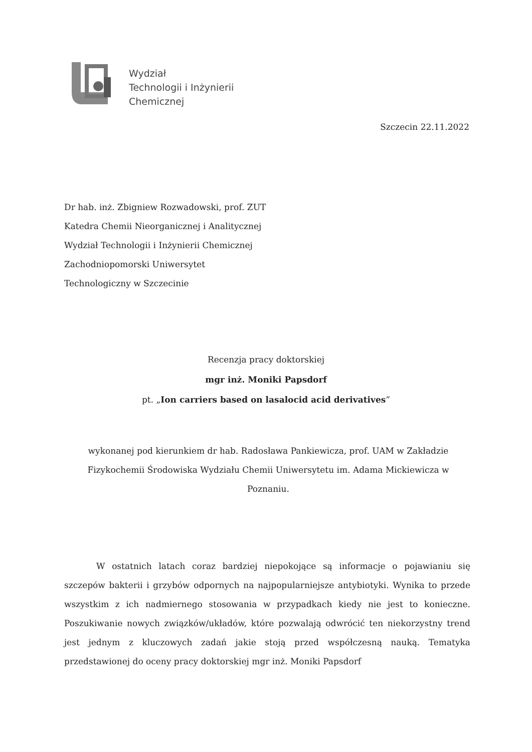Wydział
Technologii i Inżynierii
Chemicznej
Szczecin 22.11.2022
Dr hab. inż. Zbigniew Rozwadowski, prof. ZUT
Katedra Chemii Nieorganicznej i Analitycznej
Wydział Technologii i Inżynierii Chemicznej
Zachodniopomorski Uniwersytet
Technologiczny w Szczecinie
Recenzja pracy doktorskiej
mgr inż. Moniki Papsdorf
pt. „Ion carriers based on lasalocid acid derivatives”
wykonanej pod kierunkiem dr hab. Radosława Pankiewicza, prof. UAM w Zakładzie Fizykochemii Środowiska Wydziału Chemii Uniwersytetu im. Adama Mickiewicza w Poznaniu.
W ostatnich latach coraz bardziej niepokojące są informacje o pojawianiu się szczepów bakterii i grzybów odpornych na najpopularniejsze antybiotyki. Wynika to przede wszystkim z ich nadmiernego stosowania w przypadkach kiedy nie jest to konieczne. Poszukiwanie nowych związków/układów, które pozwalają odwrócić ten niekorzystny trend jest jednym z kluczowych zadań jakie stoją przed współczesną nauką. Tematyka przedstawionej do oceny pracy doktorskiej mgr inż. Moniki Papsdorf